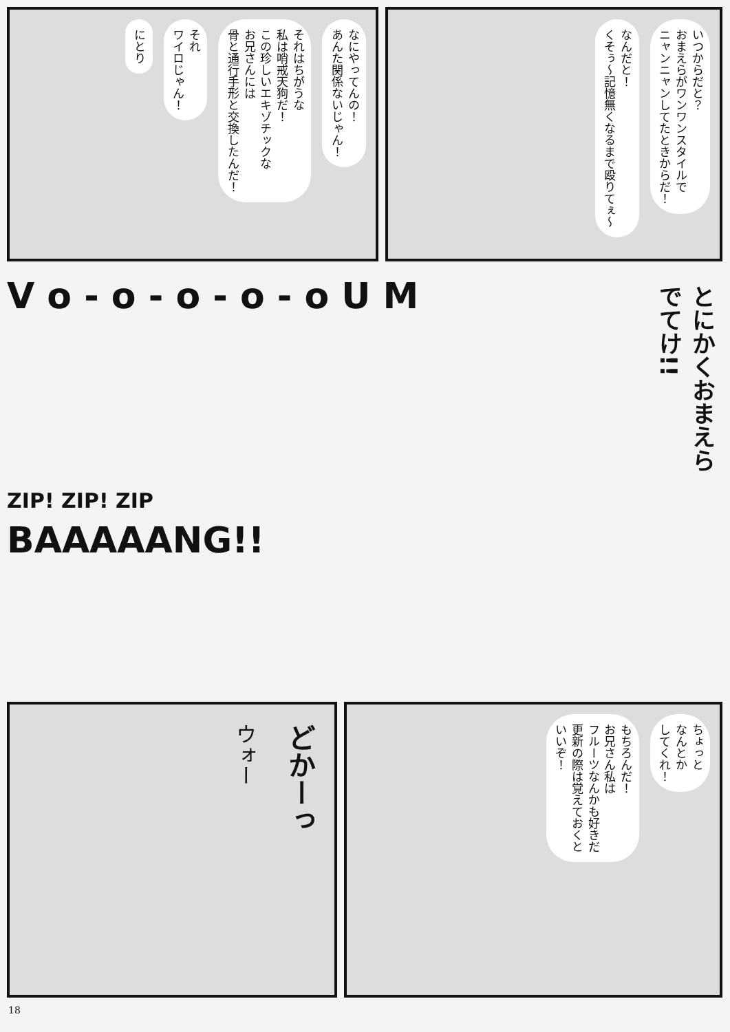なにやってんの！
あんた関係ないじゃん！
それはちがうな
私は哨戒天狗だ！
この珍しいエキゾチックな
お兄さんには
骨と通行手形と交換したんだ！
それ
ワイロじゃん！
にとり
いつからだと？
おまえらがワンワンスタイルで
ニャンニャンしてたときからだ！
なんだと！
くそぅ～記憶無くなるまで殴りてぇ～
V o - o - o - o - o U M
とにかくおまえら
でてけ!!
ZIP! ZIP! ZIP
BAAAAANG!!
どかーっ
ウォー
ちょっと
なんとか
してくれ！
もちろんだ！
お兄さん私は
フルーツなんかも好きだ
更新の際は覚えておくと
いいぞ！
18